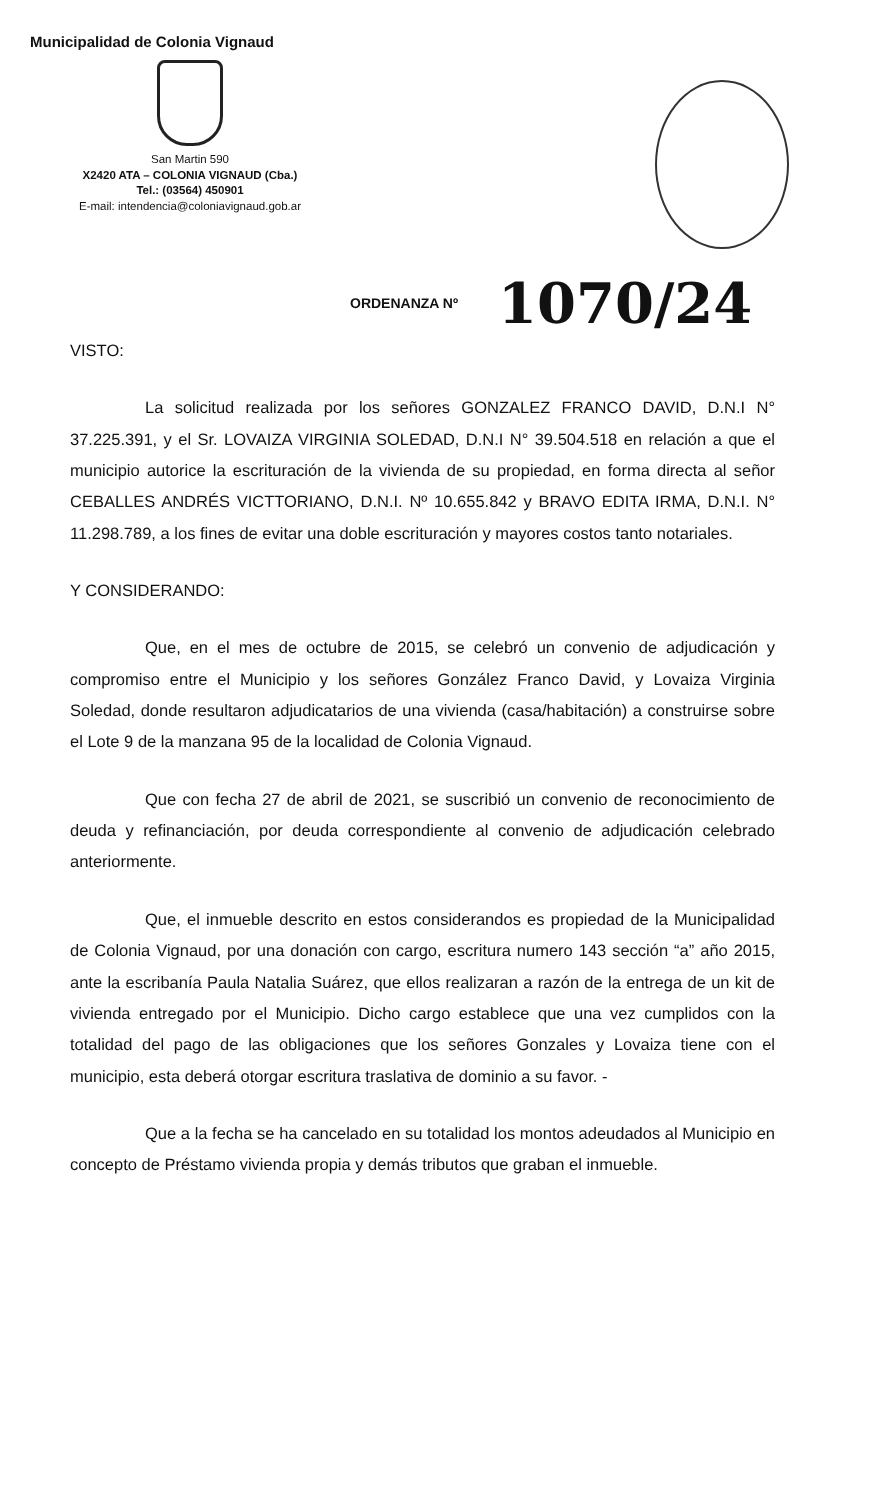Municipalidad de Colonia Vignaud
San Martin 590
X2420 ATA – COLONIA VIGNAUD (Cba.)
Tel.: (03564) 450901
E-mail: intendencia@coloniavignaud.gob.ar
ORDENANZA Nº 1070/24
VISTO:
La solicitud realizada por los señores GONZALEZ FRANCO DAVID, D.N.I N° 37.225.391, y el Sr. LOVAIZA VIRGINIA SOLEDAD, D.N.I N° 39.504.518 en relación a que el municipio autorice la escrituración de la vivienda de su propiedad, en forma directa al señor CEBALLES ANDRÉS VICTTORIANO, D.N.I. Nº 10.655.842 y BRAVO EDITA IRMA, D.N.I. N° 11.298.789, a los fines de evitar una doble escrituración y mayores costos tanto notariales.
Y CONSIDERANDO:
Que, en el mes de octubre de 2015, se celebró un convenio de adjudicación y compromiso entre el Municipio y los señores González Franco David, y Lovaiza Virginia Soledad, donde resultaron adjudicatarios de una vivienda (casa/habitación) a construirse sobre el Lote 9 de la manzana 95 de la localidad de Colonia Vignaud.
Que con fecha 27 de abril de 2021, se suscribió un convenio de reconocimiento de deuda y refinanciación, por deuda correspondiente al convenio de adjudicación celebrado anteriormente.
Que, el inmueble descrito en estos considerandos es propiedad de la Municipalidad de Colonia Vignaud, por una donación con cargo, escritura numero 143 sección “a” año 2015, ante la escribanía Paula Natalia Suárez, que ellos realizaran a razón de la entrega de un kit de vivienda entregado por el Municipio. Dicho cargo establece que una vez cumplidos con la totalidad del pago de las obligaciones que los señores Gonzales y Lovaiza tiene con el municipio, esta deberá otorgar escritura traslativa de dominio a su favor. -
Que a la fecha se ha cancelado en su totalidad los montos adeudados al Municipio en concepto de Préstamo vivienda propia y demás tributos que graban el inmueble.